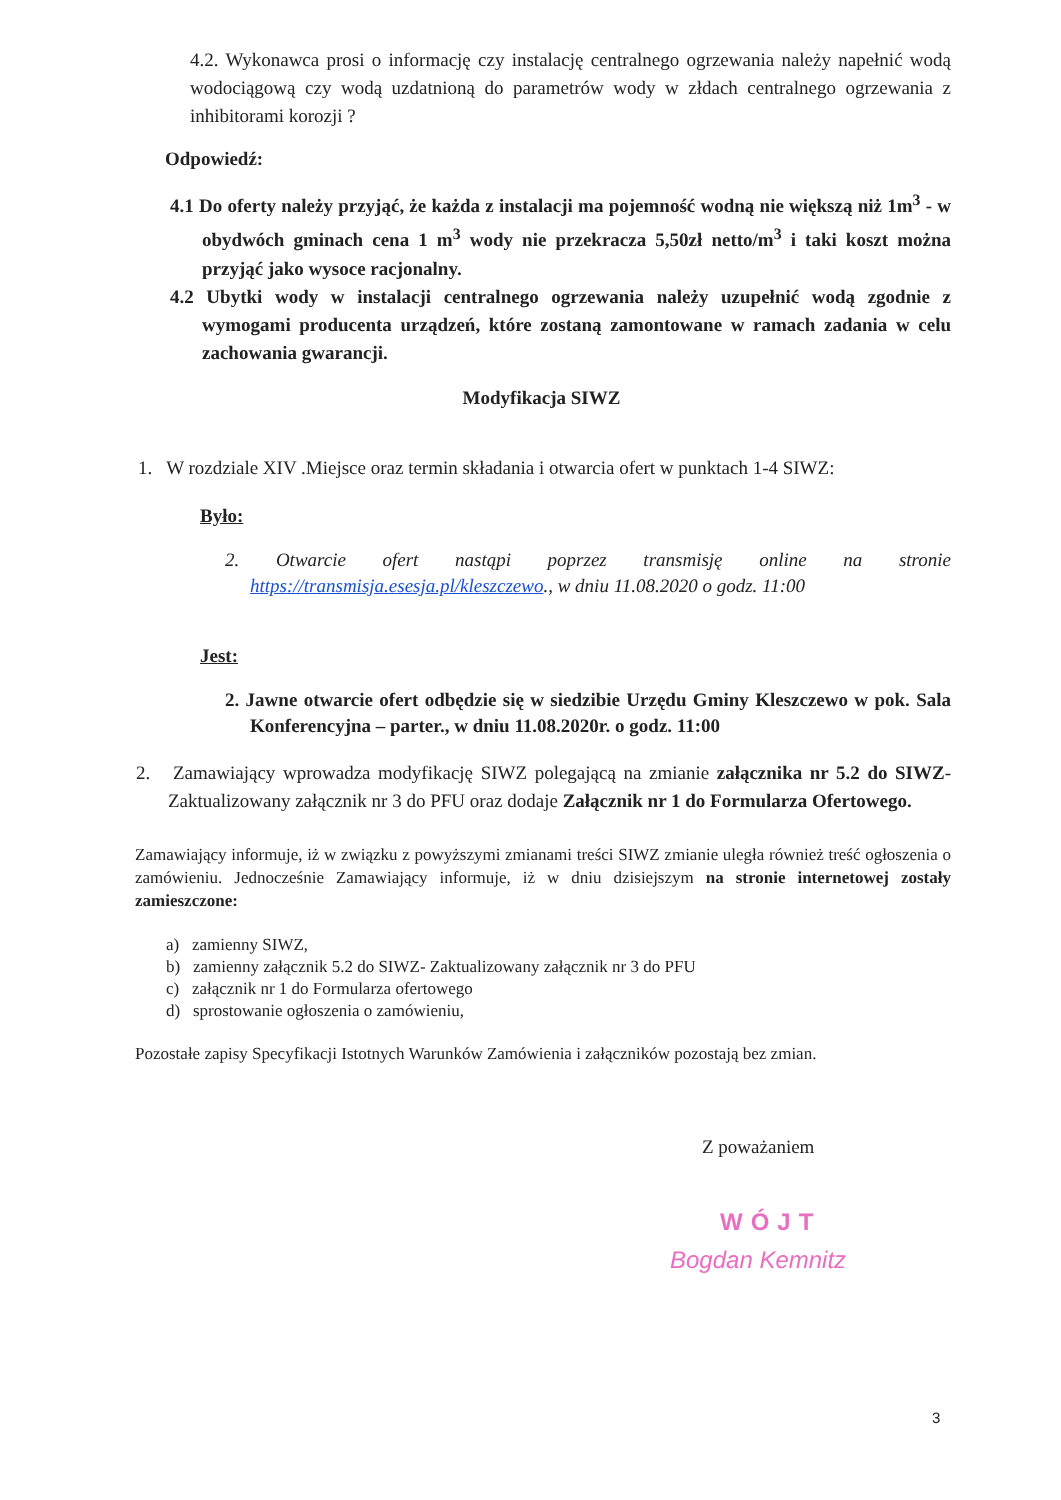4.2. Wykonawca prosi o informację czy instalację centralnego ogrzewania należy napełnić wodą wodociągową czy wodą uzdatnioną do parametrów wody w złdach centralnego ogrzewania z inhibitorami korozji ?
Odpowiedź:
4.1 Do oferty należy przyjąć, że każda z instalacji ma pojemność wodną nie większą niż 1m<sup>3</sup> - w obydwóch gminach cena 1 m<sup>3</sup> wody nie przekracza 5,50zł netto/m<sup>3</sup> i taki koszt można przyjąć jako wysoce racjonalny.
4.2 Ubytki wody w instalacji centralnego ogrzewania należy uzupełnić wodą zgodnie z wymogami producenta urządzeń, które zostaną zamontowane w ramach zadania w celu zachowania gwarancji.
Modyfikacja SIWZ
1. W rozdziale XIV .Miejsce oraz termin składania i otwarcia ofert w punktach 1-4 SIWZ:
Było:
2. Otwarcie ofert nastąpi poprzez transmisję online na stronie https://transmisja.esesja.pl/kleszczewo., w dniu 11.08.2020 o godz. 11:00
Jest:
2. Jawne otwarcie ofert odbędzie się w siedzibie Urzędu Gminy Kleszczewo w pok. Sala Konferencyjna – parter., w dniu 11.08.2020r. o godz. 11:00
2. Zamawiający wprowadza modyfikację SIWZ polegającą na zmianie załącznika nr 5.2 do SIWZ- Zaktualizowany załącznik nr 3 do PFU oraz dodaje Załącznik nr 1 do Formularza Ofertowego.
Zamawiający informuje, iż w związku z powyższymi zmianami treści SIWZ zmianie uległa również treść ogłoszenia o zamówieniu. Jednocześnie Zamawiający informuje, iż w dniu dzisiejszym na stronie internetowej zostały zamieszczone:
a) zamienny SIWZ,
b) zamienny załącznik 5.2 do SIWZ- Zaktualizowany załącznik nr 3 do PFU
c) załącznik nr 1 do Formularza ofertowego
d) sprostowanie ogłoszenia o zamówieniu,
Pozostałe zapisy Specyfikacji Istotnych Warunków Zamówienia i załączników pozostają bez zmian.
Z poważaniem
WÓJT
Bogdan Kemnitz
3